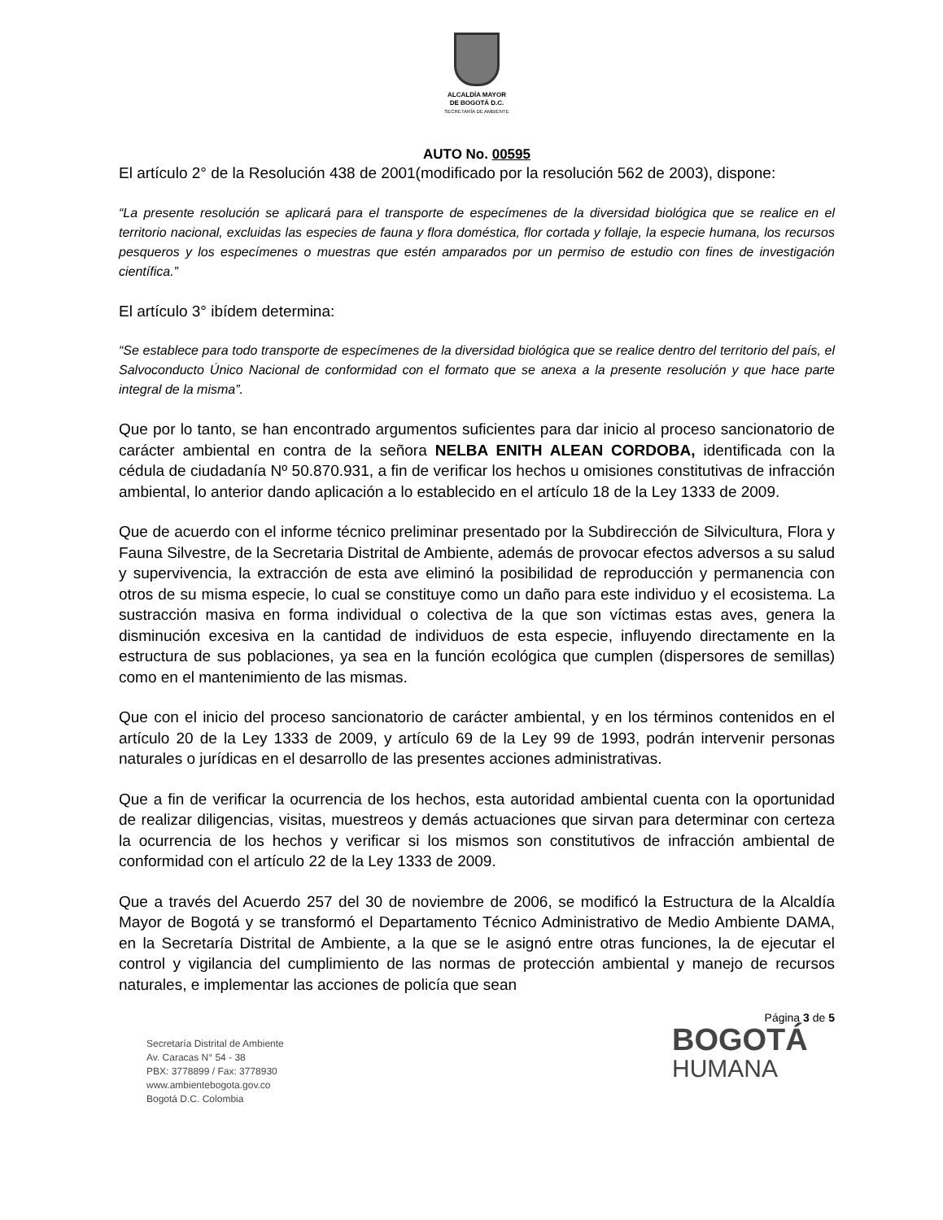ALCALDÍA MAYOR
DE BOGOTÁ D.C.
SECRETARÍA DE AMBIENTE
AUTO No. 00595
El artículo 2° de la Resolución 438 de 2001(modificado por la resolución 562 de 2003), dispone:
“La presente resolución se aplicará para el transporte de especímenes de la diversidad biológica que se realice en el territorio nacional, excluidas las especies de fauna y flora doméstica, flor cortada y follaje, la especie humana, los recursos pesqueros y los especímenes o muestras que estén amparados por un permiso de estudio con fines de investigación científica.”
El artículo 3° ibídem determina:
“Se establece para todo transporte de especímenes de la diversidad biológica que se realice dentro del territorio del país, el Salvoconducto Único Nacional de conformidad con el formato que se anexa a la presente resolución y que hace parte integral de la misma”.
Que por lo tanto, se han encontrado argumentos suficientes para dar inicio al proceso sancionatorio de carácter ambiental en contra de la señora NELBA ENITH ALEAN CORDOBA, identificada con la cédula de ciudadanía Nº 50.870.931, a fin de verificar los hechos u omisiones constitutivas de infracción ambiental, lo anterior dando aplicación a lo establecido en el artículo 18 de la Ley 1333 de 2009.
Que de acuerdo con el informe técnico preliminar presentado por la Subdirección de Silvicultura, Flora y Fauna Silvestre, de la Secretaria Distrital de Ambiente, además de provocar efectos adversos a su salud y supervivencia, la extracción de esta ave eliminó la posibilidad de reproducción y permanencia con otros de su misma especie, lo cual se constituye como un daño para este individuo y el ecosistema. La sustracción masiva en forma individual o colectiva de la que son víctimas estas aves, genera la disminución excesiva en la cantidad de individuos de esta especie, influyendo directamente en la estructura de sus poblaciones, ya sea en la función ecológica que cumplen (dispersores de semillas) como en el mantenimiento de las mismas.
Que con el inicio del proceso sancionatorio de carácter ambiental, y en los términos contenidos en el artículo 20 de la Ley 1333 de 2009, y artículo 69 de la Ley 99 de 1993, podrán intervenir personas naturales o jurídicas en el desarrollo de las presentes acciones administrativas.
Que a fin de verificar la ocurrencia de los hechos, esta autoridad ambiental cuenta con la oportunidad de realizar diligencias, visitas, muestreos y demás actuaciones que sirvan para determinar con certeza la ocurrencia de los hechos y verificar si los mismos son constitutivos de infracción ambiental de conformidad con el artículo 22 de la Ley 1333 de 2009.
Que a través del Acuerdo 257 del 30 de noviembre de 2006, se modificó la Estructura de la Alcaldía Mayor de Bogotá y se transformó el Departamento Técnico Administrativo de Medio Ambiente DAMA, en la Secretaría Distrital de Ambiente, a la que se le asignó entre otras funciones, la de ejecutar el control y vigilancia del cumplimiento de las normas de protección ambiental y manejo de recursos naturales, e implementar las acciones de policía que sean
Secretaría Distrital de Ambiente
Av. Caracas N° 54 - 38
PBX: 3778899 / Fax: 3778930
www.ambientebogota.gov.co
Bogotá D.C. Colombia
Página 3 de 5
BOGOTÁ
HUMANA